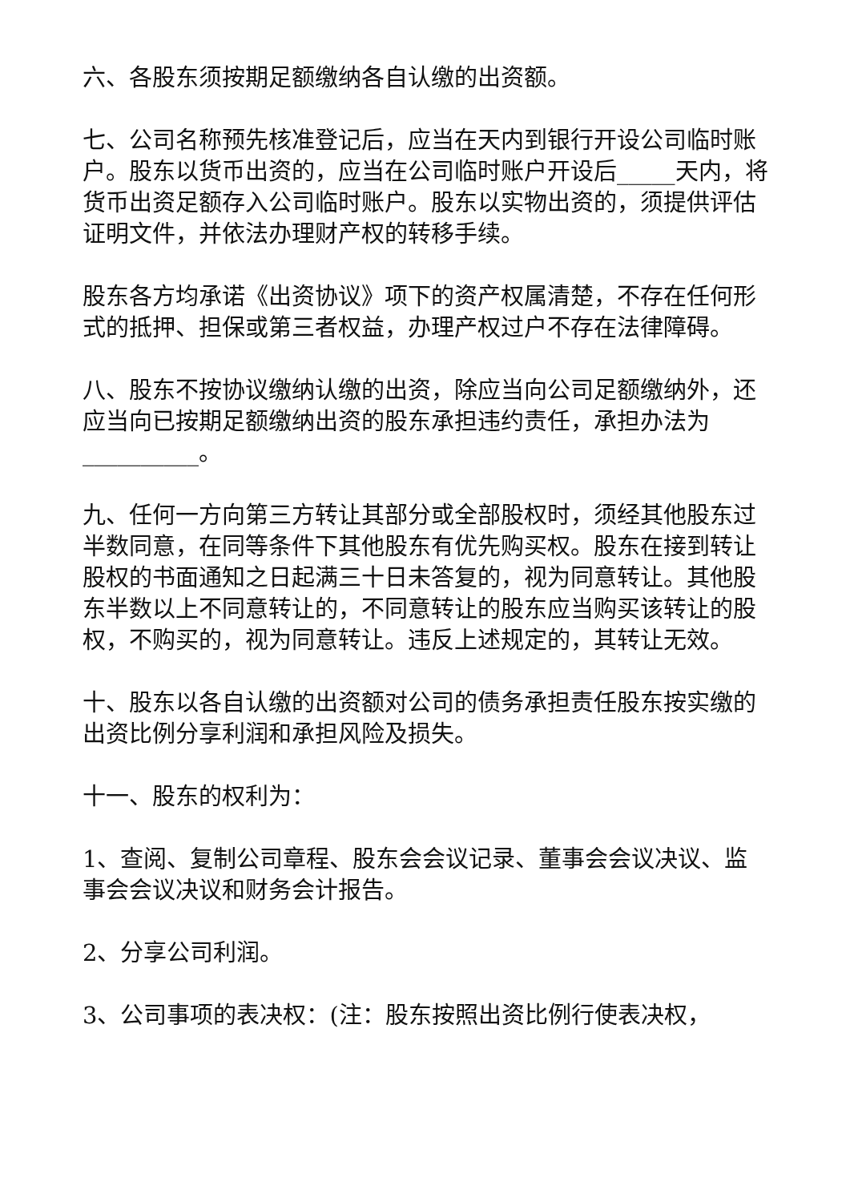六、各股东须按期足额缴纳各自认缴的出资额。
七、公司名称预先核准登记后，应当在天内到银行开设公司临时账户。股东以货币出资的，应当在公司临时账户开设后_____天内，将货币出资足额存入公司临时账户。股东以实物出资的，须提供评估证明文件，并依法办理财产权的转移手续。
股东各方均承诺《出资协议》项下的资产权属清楚，不存在任何形式的抵押、担保或第三者权益，办理产权过户不存在法律障碍。
八、股东不按协议缴纳认缴的出资，除应当向公司足额缴纳外，还应当向已按期足额缴纳出资的股东承担违约责任，承担办法为__________。
九、任何一方向第三方转让其部分或全部股权时，须经其他股东过半数同意，在同等条件下其他股东有优先购买权。股东在接到转让股权的书面通知之日起满三十日未答复的，视为同意转让。其他股东半数以上不同意转让的，不同意转让的股东应当购买该转让的股权，不购买的，视为同意转让。违反上述规定的，其转让无效。
十、股东以各自认缴的出资额对公司的债务承担责任股东按实缴的出资比例分享利润和承担风险及损失。
十一、股东的权利为：
1、查阅、复制公司章程、股东会会议记录、董事会会议决议、监事会会议决议和财务会计报告。
2、分享公司利润。
3、公司事项的表决权：(注：股东按照出资比例行使表决权，